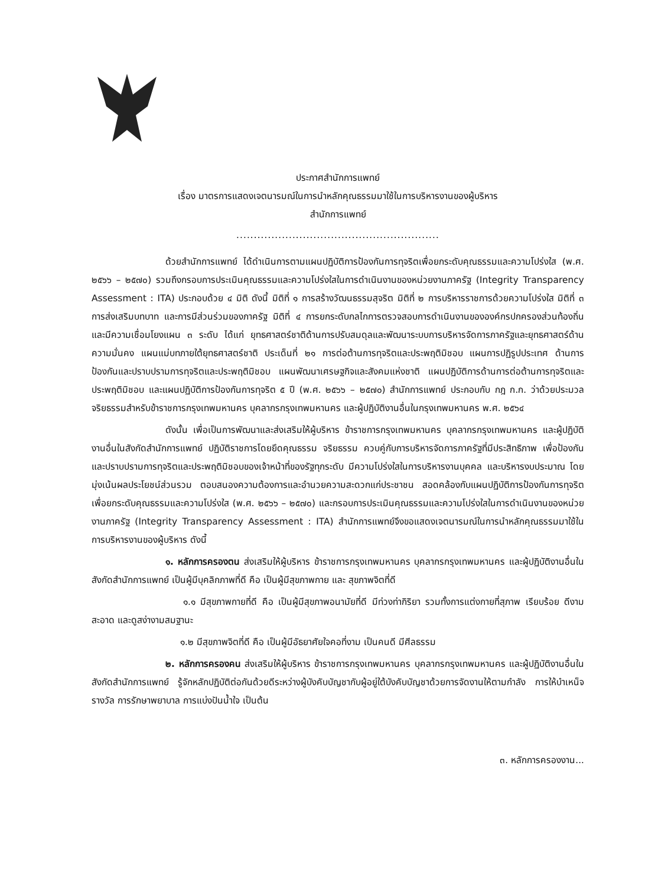ประกาศสำนักการแพทย์
เรื่อง มาตรการแสดงเจตนารมณ์ในการนำหลักคุณธรรมมาใช้ในการบริหารงานของผู้บริหาร
สำนักการแพทย์
..........................................................
ด้วยสำนักการแพทย์ ได้ดำเนินการตามแผนปฏิบัติการป้องกันการทุจริตเพื่อยกระดับคุณธรรมและความโปร่งใส (พ.ศ. ๒๕๖๖ – ๒๕๗๐) รวมถึงกรอบการประเมินคุณธรรมและความโปร่งใสในการดำเนินงานของหน่วยงานภาครัฐ (Integrity Transparency Assessment : ITA) ประกอบด้วย ๔ มิติ ดังนี้ มิติที่ ๑ การสร้างวัฒนธรรมสุจริต มิติที่ ๒ การบริหารราชการด้วยความโปร่งใส มิติที่ ๓ การส่งเสริมบทบาท และการมีส่วนร่วมของภาครัฐ มิติที่ ๔ การยกระดับกลไกการตรวจสอบการดำเนินงานขององค์กรปกครองส่วนท้องถิ่น และมีความเชื่อมโยงแผน ๓ ระดับ ได้แก่ ยุทธศาสตร์ชาติด้านการปรับสมดุลและพัฒนาระบบการบริหารจัดการภาครัฐและยุทธศาสตร์ด้านความมั่นคง แผนแม่บทภายใต้ยุทธศาสตร์ชาติ ประเด็นที่ ๒๑ การต่อต้านการทุจริตและประพฤติมิชอบ แผนการปฏิรูปประเทศ ด้านการป้องกันและปราบปรามการทุจริตและประพฤติมิชอบ แผนพัฒนาเศรษฐกิจและสังคมแห่งชาติ แผนปฏิบัติการด้านการต่อต้านการทุจริตและประพฤติมิชอบ และแผนปฏิบัติการป้องกันการทุจริต ๕ ปี (พ.ศ. ๒๕๖๖ – ๒๕๗๐) สำนักการแพทย์ ประกอบกับ กฎ ก.ก. ว่าด้วยประมวลจริยธรรมสำหรับข้าราชการกรุงเทพมหานคร บุคลากรกรุงเทพมหานคร และผู้ปฏิบัติงานอื่นในกรุงเทพมหานคร พ.ศ. ๒๕๖๔
ดังนั้น เพื่อเป็นการพัฒนาและส่งเสริมให้ผู้บริหาร ข้าราชการกรุงเทพมหานคร บุคลากรกรุงเทพมหานคร และผู้ปฏิบัติงานอื่นในสังกัดสำนักการแพทย์ ปฏิบัติราชการโดยยึดคุณธรรม จริยธรรม ควบคู่กับการบริหารจัดการภาครัฐที่มีประสิทธิภาพ เพื่อป้องกันและปราบปรามการทุจริตและประพฤติมิชอบของเจ้าหน้าที่ของรัฐทุกระดับ มีความโปร่งใสในการบริหารงานบุคคล และบริหารงบประมาณ โดยมุ่งเน้นผลประโยชน์ส่วนรวม ตอบสนองความต้องการและอำนวยความสะดวกแก่ประชาชน สอดคล้องกับแผนปฏิบัติการป้องกันการทุจริตเพื่อยกระดับคุณธรรมและความโปร่งใส (พ.ศ. ๒๕๖๖ – ๒๕๗๐) และกรอบการประเมินคุณธรรมและความโปร่งใสในการดำเนินงานของหน่วยงานภาครัฐ (Integrity Transparency Assessment : ITA) สำนักการแพทย์จึงขอแสดงเจตนารมณ์ในการนำหลักคุณธรรมมาใช้ในการบริหารงานของผู้บริหาร ดังนี้
๑. หลักการครองตน ส่งเสริมให้ผู้บริหาร ข้าราชการกรุงเทพมหานคร บุคลากรกรุงเทพมหานคร และผู้ปฏิบัติงานอื่นในสังกัดสำนักการแพทย์ เป็นผู้มีบุคลิกภาพที่ดี คือ เป็นผู้มีสุขภาพกาย และ สุขภาพจิตที่ดี
๑.๑ มีสุขภาพกายที่ดี คือ เป็นผู้มีสุขภาพอนามัยที่ดี มีท่วงท่ากิริยา รวมทั้งการแต่งกายที่สุภาพ เรียบร้อย ดีงาม สะอาด และดูสง่างามสมฐานะ
๑.๒ มีสุขภาพจิตที่ดี คือ เป็นผู้มีอัธยาศัยใจคอที่งาม เป็นคนดี มีศีลธรรม
๒. หลักการครองคน ส่งเสริมให้ผู้บริหาร ข้าราชการกรุงเทพมหานคร บุคลากรกรุงเทพมหานคร และผู้ปฏิบัติงานอื่นในสังกัดสำนักการแพทย์ รู้จักหลักปฏิบัติต่อกันด้วยดีระหว่างผู้บังคับบัญชากับผู้อยู่ใต้บังคับบัญชาด้วยการจัดงานให้ตามกำลัง การให้บำเหน็จรางวัล การรักษาพยาบาล การแบ่งปันน้ำใจ เป็นต้น
๓. หลักการครองงาน...